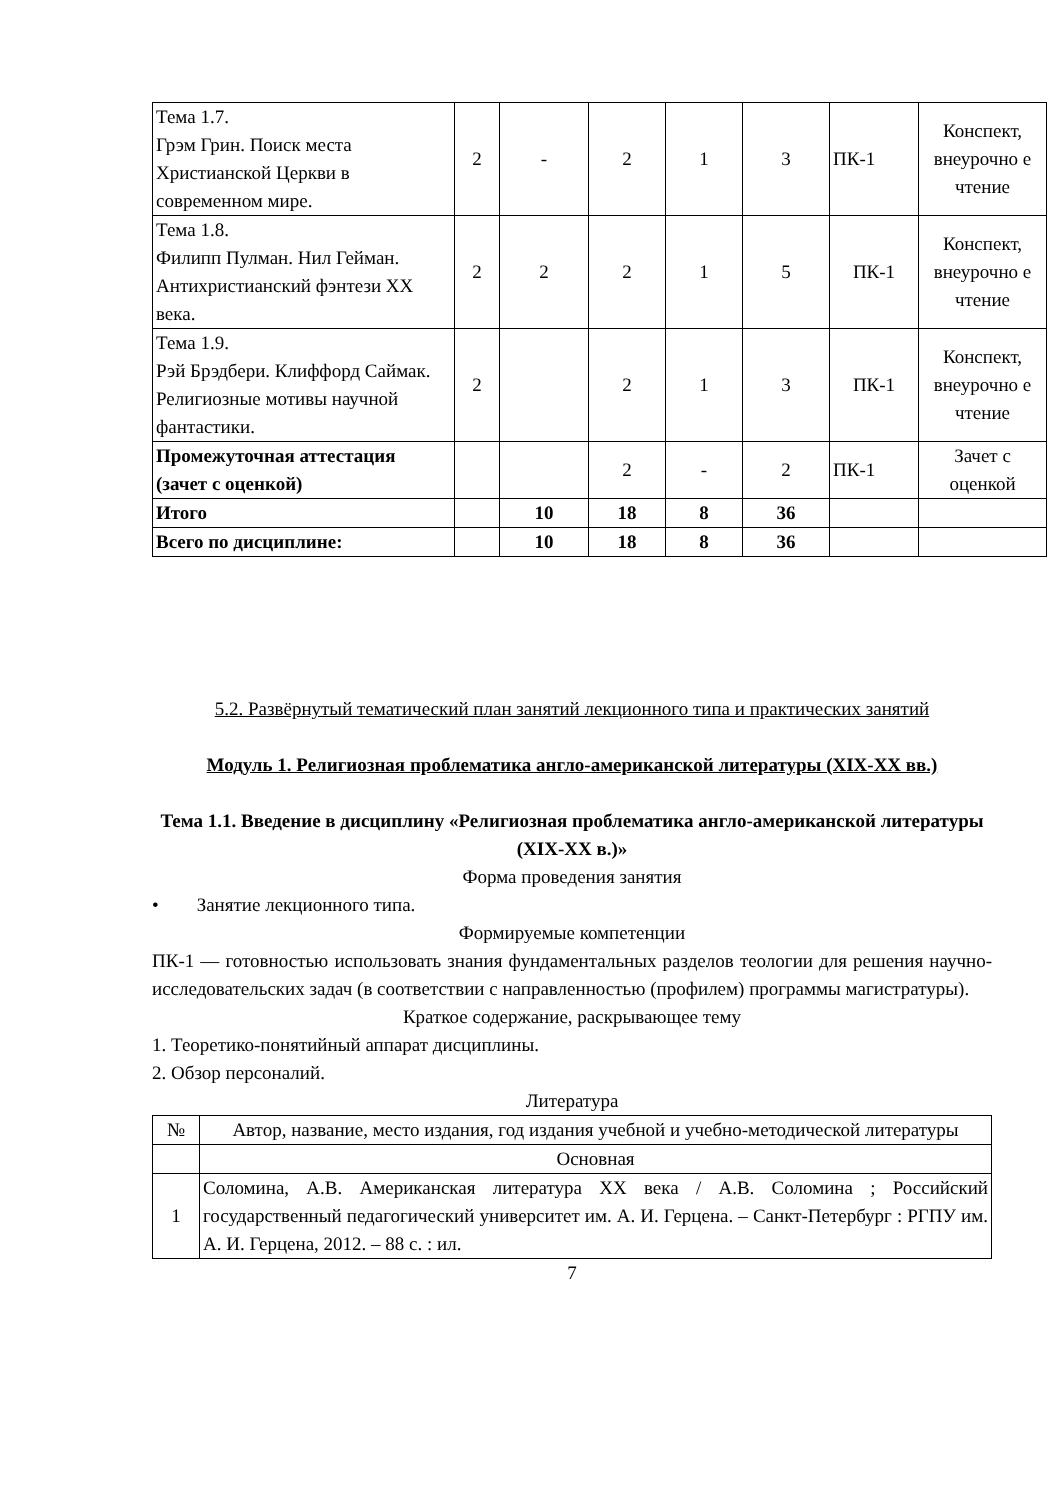| Тема 1.7. Грэм Грин. Поиск места Христианской Церкви в современном мире. | 2 | - | 2 | 1 | 3 | ПК-1 | Конспект, внеурочно е чтение |
| Тема 1.8. Филипп Пулман. Нил Гейман. Антихристианский фэнтези XX века. | 2 | 2 | 2 | 1 | 5 | ПК-1 | Конспект, внеурочно е чтение |
| Тема 1.9. Рэй Брэдбери. Клиффорд Саймак. Религиозные мотивы научной фантастики. | 2 | | 2 | 1 | 3 | ПК-1 | Конспект, внеурочно е чтение |
| Промежуточная аттестация (зачет с оценкой) | | | 2 | - | 2 | ПК-1 | Зачет с оценкой |
| Итого | | 10 | 18 | 8 | 36 | | |
| Всего по дисциплине: | | 10 | 18 | 8 | 36 | | |
5.2. Развёрнутый тематический план занятий лекционного типа и практических занятий
Модуль 1. Религиозная проблематика англо-американской литературы (XIX-XX вв.)
Тема 1.1. Введение в дисциплину «Религиозная проблематика англо-американской литературы (XIX-XX в.)»
Форма проведения занятия
• Занятие лекционного типа.
Формируемые компетенции
ПК-1 — готовностью использовать знания фундаментальных разделов теологии для решения научно-исследовательских задач (в соответствии с направленностью (профилем) программы магистратуры).
Краткое содержание, раскрывающее тему
1. Теоретико-понятийный аппарат дисциплины.
2. Обзор персоналий.
Литература
| № | Автор, название, место издания, год издания учебной и учебно-методической литературы |
| | Основная |
| 1 | Соломина, А.В. Американская литература XX века / А.В. Соломина ; Российский государственный педагогический университет им. А. И. Герцена. – Санкт-Петербург : РГПУ им. А. И. Герцена, 2012. – 88 с. : ил. |
7